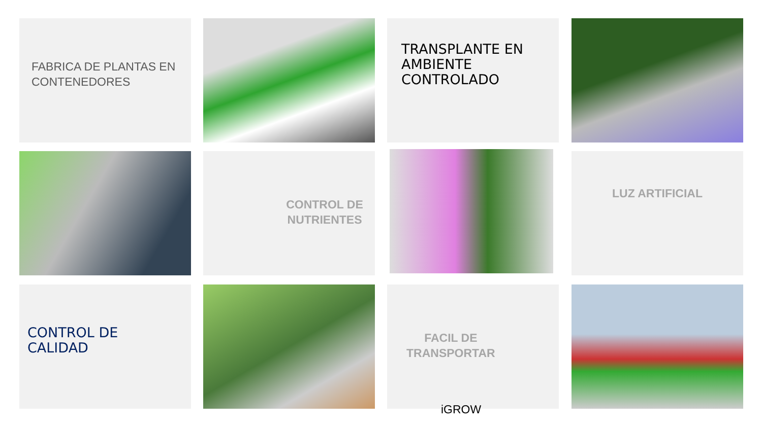FABRICA DE PLANTAS EN CONTENEDORES TRANSPLANTE EN AMBIENTE CONTROLADO
CONTROL DE NUTRIENTES LUZ ARTIFICIAL
CONTROL DE
CALIDAD
FACIL DE
TRANSPORTAR
iGROW